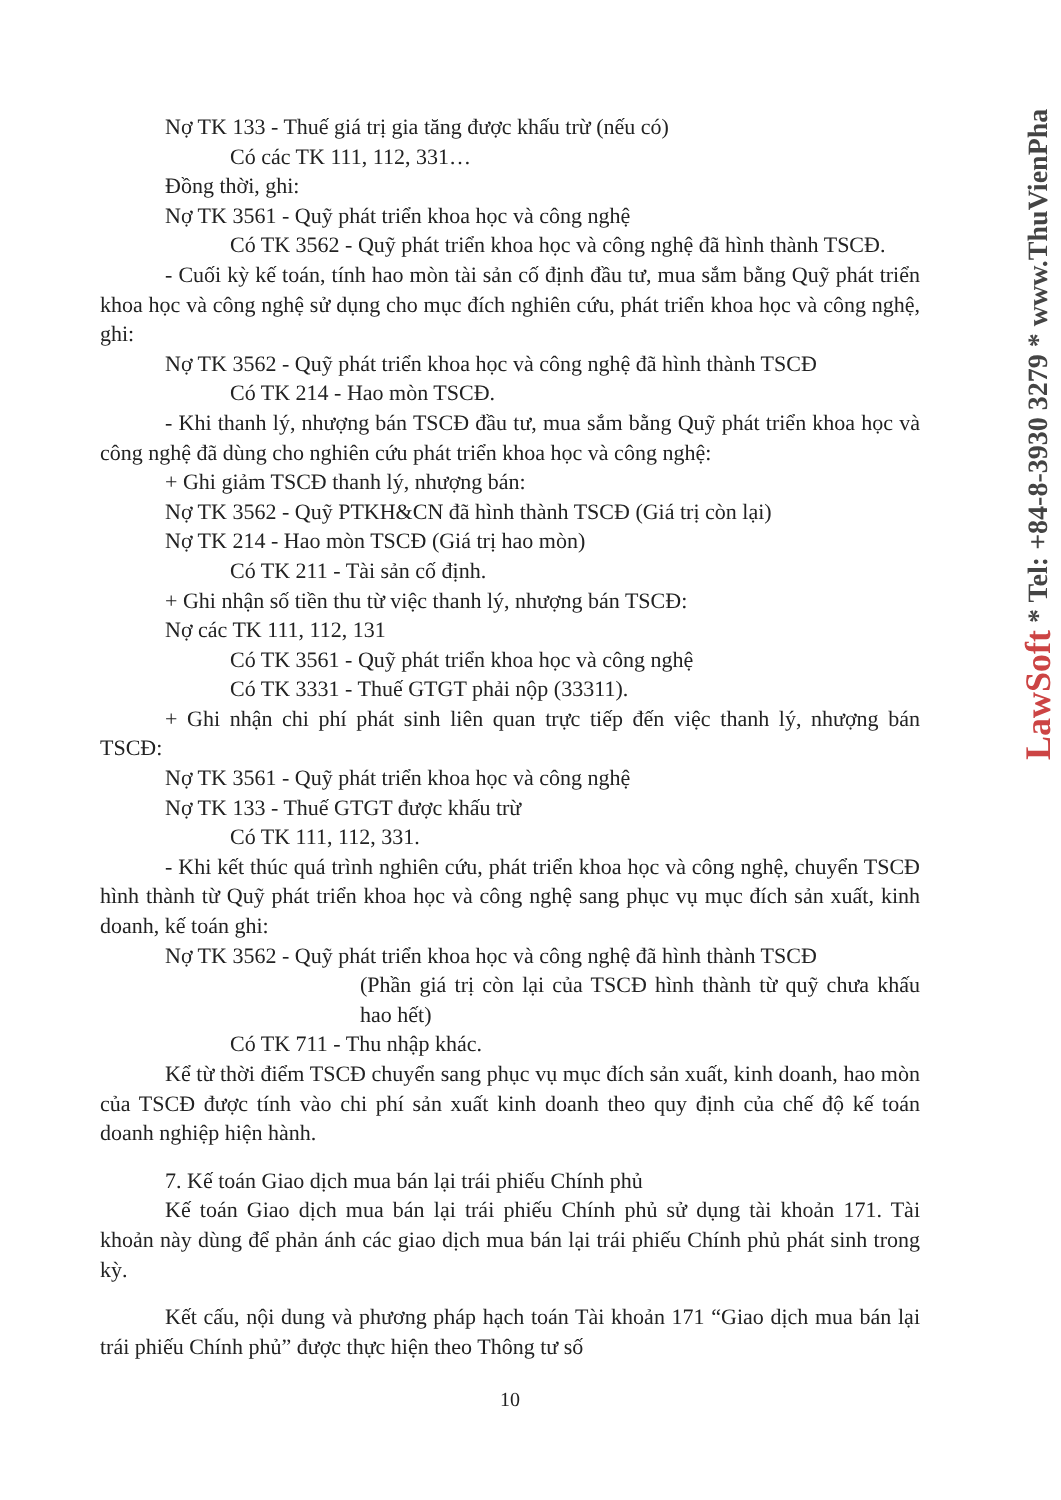Nợ TK 133 - Thuế giá trị gia tăng được khấu trừ (nếu có)
Có các TK 111, 112, 331…
Đồng thời, ghi:
Nợ TK 3561 - Quỹ phát triển khoa học và công nghệ
Có TK 3562 - Quỹ phát triển khoa học và công nghệ đã hình thành TSCĐ.
- Cuối kỳ kế toán, tính hao mòn tài sản cố định đầu tư, mua sắm bằng Quỹ phát triển khoa học và công nghệ sử dụng cho mục đích nghiên cứu, phát triển khoa học và công nghệ, ghi:
Nợ TK 3562 - Quỹ phát triển khoa học và công nghệ đã hình thành TSCĐ
Có TK 214 - Hao mòn TSCĐ.
- Khi thanh lý, nhượng bán TSCĐ đầu tư, mua sắm bằng Quỹ phát triển khoa học và công nghệ đã dùng cho nghiên cứu phát triển khoa học và công nghệ:
+ Ghi giảm TSCĐ thanh lý, nhượng bán:
Nợ TK 3562 - Quỹ PTKH&CN đã hình thành TSCĐ (Giá trị còn lại)
Nợ TK 214 - Hao mòn TSCĐ (Giá trị hao mòn)
Có TK 211 - Tài sản cố định.
+ Ghi nhận số tiền thu từ việc thanh lý, nhượng bán TSCĐ:
Nợ các TK 111, 112, 131
Có TK 3561 - Quỹ phát triển khoa học và công nghệ
Có TK 3331 - Thuế GTGT phải nộp (33311).
+ Ghi nhận chi phí phát sinh liên quan trực tiếp đến việc thanh lý, nhượng bán TSCĐ:
Nợ TK 3561 - Quỹ phát triển khoa học và công nghệ
Nợ TK 133 - Thuế GTGT được khấu trừ
Có TK 111, 112, 331.
- Khi kết thúc quá trình nghiên cứu, phát triển khoa học và công nghệ, chuyển TSCĐ hình thành từ Quỹ phát triển khoa học và công nghệ sang phục vụ mục đích sản xuất, kinh doanh, kế toán ghi:
Nợ TK 3562 - Quỹ phát triển khoa học và công nghệ đã hình thành TSCĐ
(Phần giá trị còn lại của TSCĐ hình thành từ quỹ chưa khấu hao hết)
Có TK 711 - Thu nhập khác.
Kể từ thời điểm TSCĐ chuyển sang phục vụ mục đích sản xuất, kinh doanh, hao mòn của TSCĐ được tính vào chi phí sản xuất kinh doanh theo quy định của chế độ kế toán doanh nghiệp hiện hành.
7. Kế toán Giao dịch mua bán lại trái phiếu Chính phủ
Kế toán Giao dịch mua bán lại trái phiếu Chính phủ sử dụng tài khoản 171. Tài khoản này dùng để phản ánh các giao dịch mua bán lại trái phiếu Chính phủ phát sinh trong kỳ.
Kết cấu, nội dung và phương pháp hạch toán Tài khoản 171 “Giao dịch mua bán lại trái phiếu Chính phủ” được thực hiện theo Thông tư số
10
LawSoft * Tel: +84-8-3930 3279 * www.ThuVienPha